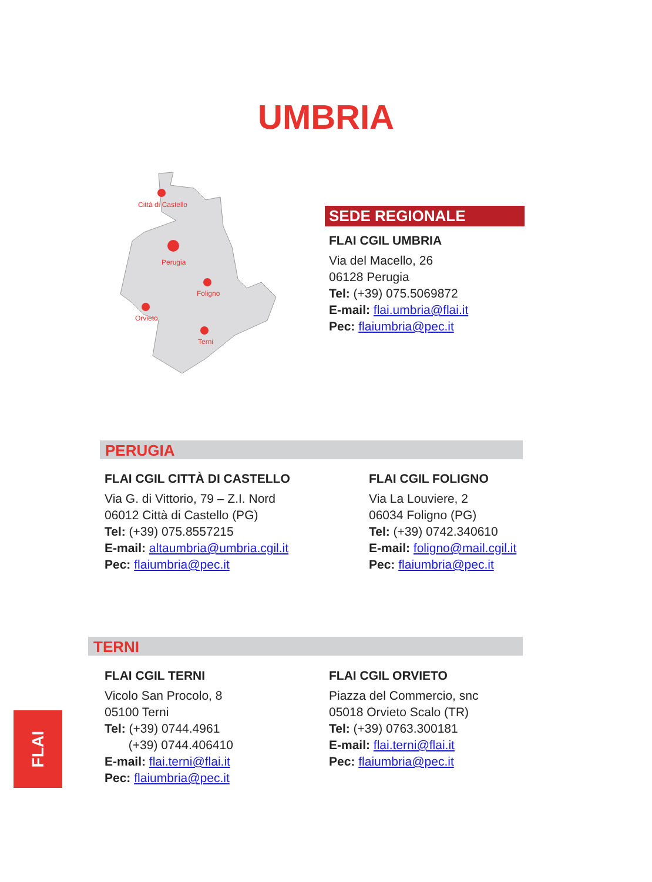UMBRIA
Città di Castello
Perugia
Foligno
Orvieto
Terni
SEDE REGIONALE
FLAI CGIL UMBRIA
Via del Macello, 26
06128 Perugia
Tel: (+39) 075.5069872
E-mail: flai.umbria@flai.it
Pec: flaiumbria@pec.it
PERUGIA
FLAI CGIL CITTÀ DI CASTELLO
Via G. di Vittorio, 79 – Z.I. Nord
06012 Città di Castello (PG)
Tel: (+39) 075.8557215
E-mail: altaumbria@umbria.cgil.it
Pec: flaiumbria@pec.it
FLAI CGIL FOLIGNO
Via La Louviere, 2
06034 Foligno (PG)
Tel: (+39) 0742.340610
E-mail: foligno@mail.cgil.it
Pec: flaiumbria@pec.it
TERNI
FLAI CGIL TERNI
Vicolo San Procolo, 8
05100 Terni
Tel: (+39) 0744.4961
(+39) 0744.406410
E-mail: flai.terni@flai.it
Pec: flaiumbria@pec.it
FLAI CGIL ORVIETO
Piazza del Commercio, snc
05018 Orvieto Scalo (TR)
Tel: (+39) 0763.300181
E-mail: flai.terni@flai.it
Pec: flaiumbria@pec.it
FLAI